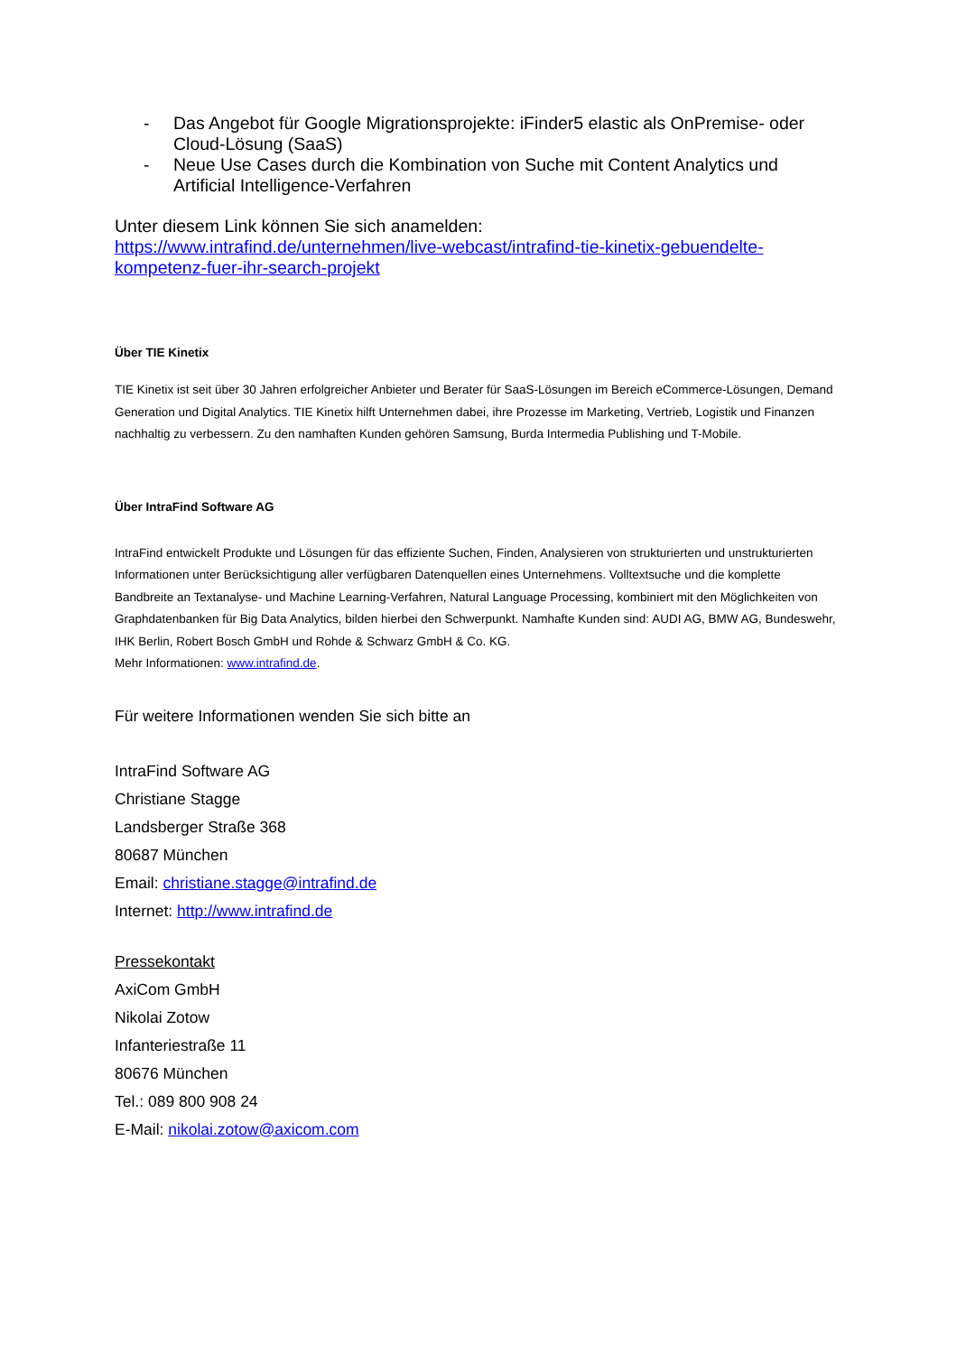- Das Angebot für Google Migrationsprojekte: iFinder5 elastic als OnPremise- oder Cloud-Lösung (SaaS)
- Neue Use Cases durch die Kombination von Suche mit Content Analytics und Artificial Intelligence-Verfahren
Unter diesem Link können Sie sich anamelden:
https://www.intrafind.de/unternehmen/live-webcast/intrafind-tie-kinetix-gebuendelte-kompetenz-fuer-ihr-search-projekt
Über TIE Kinetix
TIE Kinetix ist seit über 30 Jahren erfolgreicher Anbieter und Berater für SaaS-Lösungen im Bereich eCommerce-Lösungen, Demand Generation und Digital Analytics. TIE Kinetix hilft Unternehmen dabei, ihre Prozesse im Marketing, Vertrieb, Logistik und Finanzen nachhaltig zu verbessern. Zu den namhaften Kunden gehören Samsung, Burda Intermedia Publishing und T-Mobile.
Über IntraFind Software AG
IntraFind entwickelt Produkte und Lösungen für das effiziente Suchen, Finden, Analysieren von strukturierten und unstrukturierten Informationen unter Berücksichtigung aller verfügbaren Datenquellen eines Unternehmens. Volltextsuche und die komplette Bandbreite an Textanalyse- und Machine Learning-Verfahren, Natural Language Processing, kombiniert mit den Möglichkeiten von Graphdatenbanken für Big Data Analytics, bilden hierbei den Schwerpunkt. Namhafte Kunden sind: AUDI AG, BMW AG, Bundeswehr, IHK Berlin, Robert Bosch GmbH und Rohde & Schwarz GmbH & Co. KG.
Mehr Informationen: www.intrafind.de.
Für weitere Informationen wenden Sie sich bitte an
IntraFind Software AG
Christiane Stagge
Landsberger Straße 368
80687 München
Email: christiane.stagge@intrafind.de
Internet: http://www.intrafind.de
Pressekontakt
AxiCom GmbH
Nikolai Zotow
Infanteriestraße 11
80676 München
Tel.: 089 800 908 24
E-Mail: nikolai.zotow@axicom.com